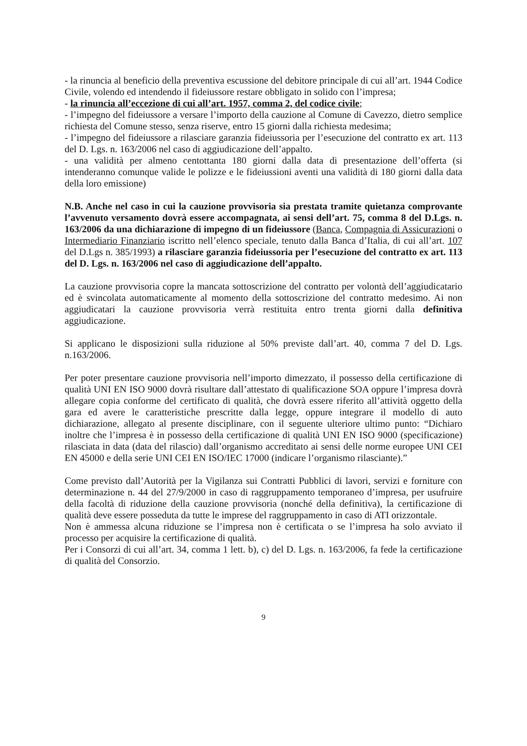- la rinuncia al beneficio della preventiva escussione del debitore principale di cui all’art. 1944 Codice Civile, volendo ed intendendo il fideiussore restare obbligato in solido con l’impresa;
- la rinuncia all’eccezione di cui all’art. 1957, comma 2, del codice civile;
- l’impegno del fideiussore a versare l’importo della cauzione al Comune di Cavezzo, dietro semplice richiesta del Comune stesso, senza riserve, entro 15 giorni dalla richiesta medesima;
- l’impegno del fideiussore a rilasciare garanzia fideiussoria per l’esecuzione del contratto ex art. 113 del D. Lgs. n. 163/2006 nel caso di aggiudicazione dell’appalto.
- una validità per almeno centottanta 180 giorni dalla data di presentazione dell’offerta (si intenderanno comunque valide le polizze e le fideiussioni aventi una validità di 180 giorni dalla data della loro emissione)
N.B. Anche nel caso in cui la cauzione provvisoria sia prestata tramite quietanza comprovante l’avvenuto versamento dovrà essere accompagnata, ai sensi dell’art. 75, comma 8 del D.Lgs. n. 163/2006 da una dichiarazione di impegno di un fideiussore (Banca, Compagnia di Assicurazioni o Intermediario Finanziario iscritto nell’elenco speciale, tenuto dalla Banca d’Italia, di cui all’art. 107 del D.Lgs n. 385/1993) a rilasciare garanzia fideiussoria per l’esecuzione del contratto ex art. 113 del D. Lgs. n. 163/2006 nel caso di aggiudicazione dell’appalto.
La cauzione provvisoria copre la mancata sottoscrizione del contratto per volontà dell’aggiudicatario ed è svincolata automaticamente al momento della sottoscrizione del contratto medesimo. Ai non aggiudicatari la cauzione provvisoria verrà restituita entro trenta giorni dalla definitiva aggiudicazione.
Si applicano le disposizioni sulla riduzione al 50% previste dall’art. 40, comma 7 del D. Lgs. n.163/2006.
Per poter presentare cauzione provvisoria nell’importo dimezzato, il possesso della certificazione di qualità UNI EN ISO 9000 dovrà risultare dall’attestato di qualificazione SOA oppure l’impresa dovrà allegare copia conforme del certificato di qualità, che dovrà essere riferito all’attività oggetto della gara ed avere le caratteristiche prescritte dalla legge, oppure integrare il modello di auto dichiarazione, allegato al presente disciplinare, con il seguente ulteriore ultimo punto: “Dichiaro inoltre che l’impresa è in possesso della certificazione di qualità UNI EN ISO 9000 (specificazione) rilasciata in data (data del rilascio) dall’organismo accreditato ai sensi delle norme europee UNI CEI EN 45000 e della serie UNI CEI EN ISO/IEC 17000 (indicare l’organismo rilasciante).”
Come previsto dall’Autorità per la Vigilanza sui Contratti Pubblici di lavori, servizi e forniture con determinazione n. 44 del 27/9/2000 in caso di raggruppamento temporaneo d’impresa, per usufruire della facoltà di riduzione della cauzione provvisoria (nonché della definitiva), la certificazione di qualità deve essere posseduta da tutte le imprese del raggruppamento in caso di ATI orizzontale.
Non è ammessa alcuna riduzione se l’impresa non è certificata o se l’impresa ha solo avviato il processo per acquisire la certificazione di qualità.
Per i Consorzi di cui all’art. 34, comma 1 lett. b), c) del D. Lgs. n. 163/2006, fa fede la certificazione di qualità del Consorzio.
9